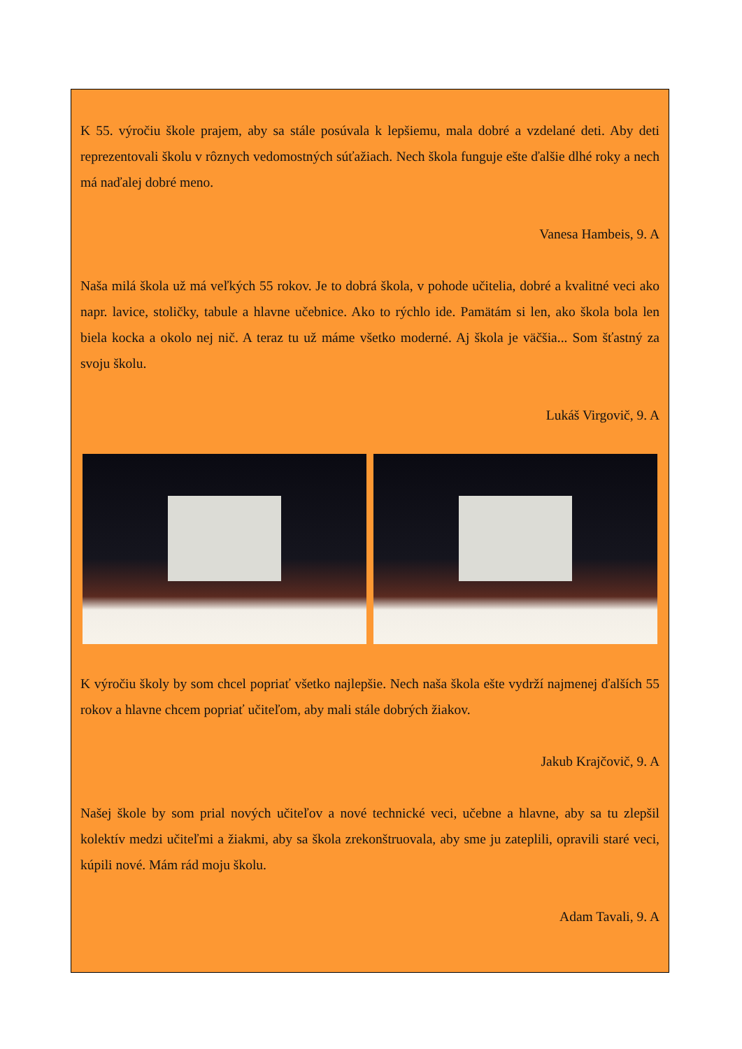K 55. výročiu škole prajem, aby sa stále posúvala k lepšiemu, mala dobré a vzdelané deti. Aby deti reprezentovali školu v rôznych vedomostných súťažiach. Nech škola funguje ešte ďalšie dlhé roky a nech má naďalej dobré meno.
Vanesa Hambeis, 9. A
Naša milá škola už má veľkých 55 rokov. Je to dobrá škola, v pohode učitelia, dobré a kvalitné veci ako napr. lavice, stoličky, tabule a hlavne učebnice. Ako to rýchlo ide. Pamätám si len, ako škola bola len biela kocka a okolo nej nič. A teraz tu už máme všetko moderné. Aj škola je väčšia... Som šťastný za svoju školu.
Lukáš Virgovič, 9. A
K výročiu školy by som chcel popriať všetko najlepšie. Nech naša škola ešte vydrží najmenej ďalších 55 rokov a hlavne chcem popriať učiteľom, aby mali stále dobrých žiakov.
Jakub Krajčovič, 9. A
Našej škole by som prial nových učiteľov a nové technické veci, učebne a hlavne, aby sa tu zlepšil kolektív medzi učiteľmi a žiakmi, aby sa škola zrekonštruovala, aby sme ju zateplili, opravili staré veci, kúpili nové. Mám rád moju školu.
Adam Tavali, 9. A